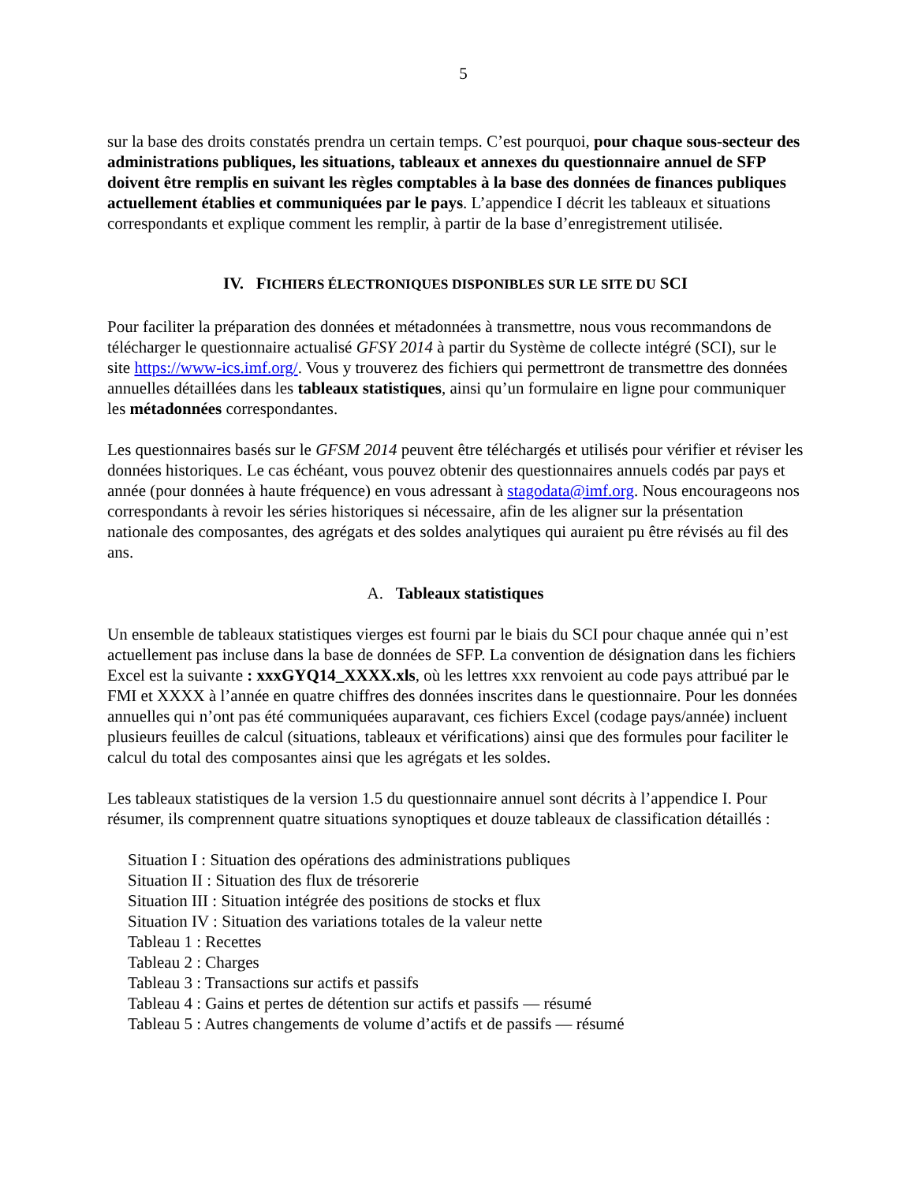5
sur la base des droits constatés prendra un certain temps. C’est pourquoi, pour chaque sous-secteur des administrations publiques, les situations, tableaux et annexes du questionnaire annuel de SFP doivent être remplis en suivant les règles comptables à la base des données de finances publiques actuellement établies et communiquées par le pays. L’appendice I décrit les tableaux et situations correspondants et explique comment les remplir, à partir de la base d’enregistrement utilisée.
IV. FICHIERS ÉLECTRONIQUES DISPONIBLES SUR LE SITE DU SCI
Pour faciliter la préparation des données et métadonnées à transmettre, nous vous recommandons de télécharger le questionnaire actualisé GFSY 2014 à partir du Système de collecte intégré (SCI), sur le site https://www-ics.imf.org/. Vous y trouverez des fichiers qui permettront de transmettre des données annuelles détaillées dans les tableaux statistiques, ainsi qu’un formulaire en ligne pour communiquer les métadonnées correspondantes.
Les questionnaires basés sur le GFSM 2014 peuvent être téléchargés et utilisés pour vérifier et réviser les données historiques. Le cas échéant, vous pouvez obtenir des questionnaires annuels codés par pays et année (pour données à haute fréquence) en vous adressant à stagodata@imf.org. Nous encourageons nos correspondants à revoir les séries historiques si nécessaire, afin de les aligner sur la présentation nationale des composantes, des agrégats et des soldes analytiques qui auraient pu être révisés au fil des ans.
A. Tableaux statistiques
Un ensemble de tableaux statistiques vierges est fourni par le biais du SCI pour chaque année qui n’est actuellement pas incluse dans la base de données de SFP. La convention de désignation dans les fichiers Excel est la suivante : xxxGYQ14_XXXX.xls, où les lettres xxx renvoient au code pays attribué par le FMI et XXXX à l’année en quatre chiffres des données inscrites dans le questionnaire. Pour les données annuelles qui n’ont pas été communiquées auparavant, ces fichiers Excel (codage pays/année) incluent plusieurs feuilles de calcul (situations, tableaux et vérifications) ainsi que des formules pour faciliter le calcul du total des composantes ainsi que les agrégats et les soldes.
Les tableaux statistiques de la version 1.5 du questionnaire annuel sont décrits à l’appendice I. Pour résumer, ils comprennent quatre situations synoptiques et douze tableaux de classification détaillés :
Situation I : Situation des opérations des administrations publiques
Situation II : Situation des flux de trésorerie
Situation III : Situation intégrée des positions de stocks et flux
Situation IV : Situation des variations totales de la valeur nette
Tableau 1 : Recettes
Tableau 2 : Charges
Tableau 3 : Transactions sur actifs et passifs
Tableau 4 : Gains et pertes de détention sur actifs et passifs — résumé
Tableau 5 : Autres changements de volume d’actifs et de passifs — résumé